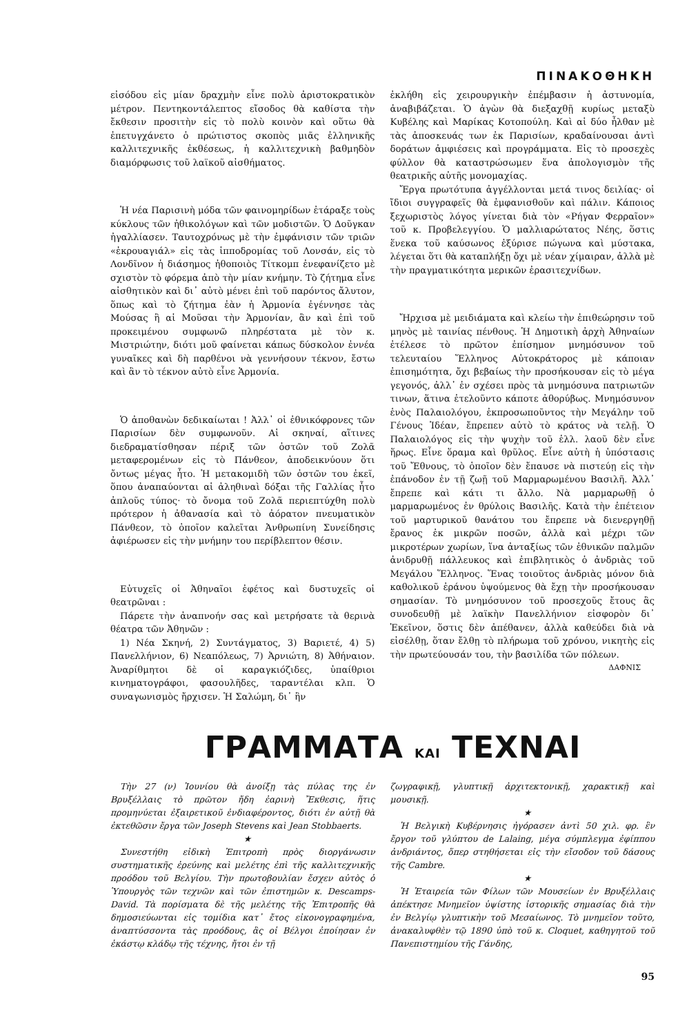ΠΙΝΑΚΟΘΗΚΗ
εἰσόδου εἰς μίαν δραχμὴν εἶνε πολὺ ἀριστοκρατικὸν μέτρον. Πεντηκοντάλεπτος εἴσοδος θὰ καθίστα τὴν ἔκθεσιν προσιτὴν εἰς τὸ πολὺ κοινὸν καὶ οὕτω θὰ ἐπετυγχάνετο ὁ πρώτιστος σκοπὸς μιᾶς ἑλληνικῆς καλλιτεχνικῆς ἐκθέσεως, ἡ καλλιτεχνικὴ βαθμηδὸν διαμόρφωσις τοῦ λαϊκοῦ αἰσθήματος.
Ἡ νέα Παρισινὴ μόδα τῶν φαινομηρίδων ἐτάραξε τοὺς κύκλους τῶν ἠθικολόγων καὶ τῶν μοδιστῶν. Ὁ Δοῦγκαν ἠγαλλίασεν. Ταυτοχρόνως μὲ τὴν ἐμφάνισιν τῶν τριῶν «ἐκρουαγιάλ» εἰς τὰς ἱπποδρομίας τοῦ Λονσάν, εἰς τὸ Λονδῖνον ἡ διάσημος ἠθοποιὸς Τίτκομπ ἐνεφανίζετο μὲ σχιστὸν τὸ φόρεμα ἀπὸ τὴν μίαν κνήμην. Τὸ ζήτημα εἶνε αἰσθητικὸν καὶ δι᾽ αὐτὸ μένει ἐπὶ τοῦ παρόντος ἄλυτον, ὅπως καὶ τὸ ζήτημα ἐὰν ἡ Ἁρμονία ἐγέννησε τὰς Μούσας ἢ αἱ Μοῦσαι τὴν Ἁρμονίαν, ἂν καὶ ἐπὶ τοῦ προκειμένου συμφωνῶ πληρέστατα μὲ τὸν κ. Μιστριώτην, διότι μοῦ φαίνεται κάπως δύσκολον ἐννέα γυναῖκες καὶ δὴ παρθένοι νὰ γεννήσουν τέκνον, ἔστω καὶ ἂν τὸ τέκνον αὐτὸ εἶνε Ἁρμονία.
Ὁ ἀποθανὼν δεδικαίωται ! Ἀλλ᾽ οἱ ἐθνικόφρονες τῶν Παρισίων δὲν συμφωνοῦν. Αἱ σκηναί, αἵτινες διεδραματίσθησαν πέριξ τῶν ὀστῶν τοῦ Ζολᾶ μεταφερομένων εἰς τὸ Πάνθεον, ἀποδεικνύουν ὅτι ὄντως μέγας ἦτο. Ἡ μετακομιδὴ τῶν ὀστῶν του ἐκεῖ, ὅπου ἀναπαύονται αἱ ἀληθιναὶ δόξαι τῆς Γαλλίας ἦτο ἁπλοῦς τύπος· τὸ ὄνομα τοῦ Ζολᾶ περιεπτύχθη πολὺ πρότερον ἡ ἀθανασία καὶ τὸ ἀόρατον πνευματικὸν Πάνθεον, τὸ ὁποῖον καλεῖται Ἀνθρωπίνη Συνείδησις ἀφιέρωσεν εἰς τὴν μνήμην του περίβλεπτον θέσιν.
Εὐτυχεῖς οἱ Ἀθηναῖοι ἐφέτος καὶ δυστυχεῖς οἱ θεατρῶναι :
Πάρετε τὴν ἀναπνοήν σας καὶ μετρήσατε τὰ θερινὰ θέατρα τῶν Ἀθηνῶν :
1) Νέα Σκηνή, 2) Συντάγματος, 3) Βαριετέ, 4) 5) Πανελλήνιον, 6) Νεαπόλεως, 7) Ἀρνιώτη, 8) Ἀθήναιον. Ἀναρίθμητοι δὲ οἱ καραγκιόζιδες, ὑπαίθριοι κινηματογράφοι, φασουλῆδες, ταραντέλαι κλπ. Ὁ συναγωνισμὸς ἤρχισεν. Ἡ Σαλώμη, δι᾽ ἣν
ἐκλήθη εἰς χειρουργικὴν ἐπέμβασιν ἡ ἀστυνομία, ἀναβιβάζεται. Ὁ ἀγὼν θὰ διεξαχθῇ κυρίως μεταξὺ Κυβέλης καὶ Μαρίκας Κοτοπούλη. Καὶ αἱ δύο ἦλθαν μὲ τὰς ἀποσκευάς των ἐκ Παρισίων, κραδαίνουσαι ἀντὶ δοράτων ἀμφιέσεις καὶ προγράμματα. Εἰς τὸ προσεχὲς φύλλον θὰ καταστρώσωμεν ἕνα ἀπολογισμὸν τῆς θεατρικῆς αὐτῆς μονομαχίας.
Ἔργα πρωτότυπα ἀγγέλλονται μετά τινος δειλίας· οἱ ἴδιοι συγγραφεῖς θὰ ἐμφανισθοῦν καὶ πάλιν. Κάποιος ξεχωριστὸς λόγος γίνεται διὰ τὸν «Ρήγαν Φερραῖον» τοῦ κ. Προβελεγγίου. Ὁ μαλλιαρώτατος Νέης, ὅστις ἕνεκα τοῦ καύσωνος ἐξύρισε πώγωνα καὶ μύστακα, λέγεται ὅτι θὰ καταπλήξῃ ὄχι μὲ νέαν χίμαιραν, ἀλλὰ μὲ τὴν πραγματικότητα μερικῶν ἐρασιτεχνίδων.
Ἤρχισα μὲ μειδιάματα καὶ κλείω τὴν ἐπιθεώρησιν τοῦ μηνὸς μὲ ταινίας πένθους. Ἡ Δημοτικὴ ἀρχὴ Ἀθηναίων ἐτέλεσε τὸ πρῶτον ἐπίσημον μνημόσυνον τοῦ τελευταίου Ἕλληνος Αὐτοκράτορος μὲ κάποιαν ἐπισημότητα, ὄχι βεβαίως τὴν προσήκουσαν εἰς τὸ μέγα γεγονός, ἀλλ᾽ ἐν σχέσει πρὸς τὰ μνημόσυνα πατριωτῶν τινων, ἅτινα ἐτελοῦντο κάποτε ἀθορύβως. Μνημόσυνον ἑνὸς Παλαιολόγου, ἐκπροσωποῦντος τὴν Μεγάλην τοῦ Γένους Ἰδέαν, ἔπρεπεν αὐτὸ τὸ κράτος νὰ τελῇ. Ὁ Παλαιολόγος εἰς τὴν ψυχὴν τοῦ ἑλλ. λαοῦ δὲν εἶνε ἥρως. Εἶνε ὅραμα καὶ θρῦλος. Εἶνε αὐτὴ ἡ ὑπόστασις τοῦ Ἔθνους, τὸ ὁποῖον δὲν ἔπαυσε νὰ πιστεύῃ εἰς τὴν ἐπάνοδον ἐν τῇ ζωῇ τοῦ Μαρμαρωμένου Βασιλῆ. Ἀλλ᾽ ἔπρεπε καὶ κάτι τι ἄλλο. Νὰ μαρμαρωθῇ ὁ μαρμαρωμένος ἐν θρύλοις Βασιλῆς. Κατὰ τὴν ἐπέτειον τοῦ μαρτυρικοῦ θανάτου του ἔπρεπε νὰ διενεργηθῇ ἔρανος ἐκ μικρῶν ποσῶν, ἀλλὰ καὶ μέχρι τῶν μικροτέρων χωρίων, ἵνα ἀνταξίως τῶν ἐθνικῶν παλμῶν ἀνιδρυθῇ πάλλευκος καὶ ἐπιβλητικὸς ὁ ἀνδριὰς τοῦ Μεγάλου Ἕλληνος. Ἕνας τοιοῦτος ἀνδριὰς μόνον διὰ καθολικοῦ ἐράνου ὑψούμενος θὰ ἔχῃ τὴν προσήκουσαν σημασίαν. Τὸ μνημόσυνον τοῦ προσεχοῦς ἔτους ἂς συνοδευθῇ μὲ λαϊκὴν Πανελλήνιον εἰσφορὸν δι᾽ Ἐκεῖνον, ὅστις δὲν ἀπέθανεν, ἀλλὰ καθεύδει διὰ νὰ εἰσέλθῃ, ὅταν ἔλθῃ τὸ πλήρωμα τοῦ χρόνου, νικητὴς εἰς τὴν πρωτεύουσάν του, τὴν βασιλίδα τῶν πόλεων.
ΔΑΦΝΙΣ
ΓΡΑΜΜΑΤΑ ΚΑΙ ΤΕΧΝΑΙ
Τὴν 27 (ν) Ἰουνίου θὰ ἀνοίξῃ τὰς πύλας της ἐν Βρυξέλλαις τὸ πρῶτον ἤδη ἐαρινὴ Ἔκθεσις, ἥτις προμηνύεται ἐξαιρετικοῦ ἐνδιαφέροντος, διότι ἐν αὐτῇ θὰ ἐκτεθῶσιν ἔργα τῶν Joseph Stevens καὶ Jean Stobbaerts.
★
Συνεστήθη εἰδικὴ Ἐπιτροπὴ πρὸς διοργάνωσιν συστηματικῆς ἐρεύνης καὶ μελέτης ἐπὶ τῆς καλλιτεχνικῆς προόδου τοῦ Βελγίου. Τὴν πρωτοβουλίαν ἔσχεν αὐτὸς ὁ Ὑπουργὸς τῶν τεχνῶν καὶ τῶν ἐπιστημῶν κ. Descamps-David. Τὰ πορίσματα δὲ τῆς μελέτης τῆς Ἐπιτροπῆς θὰ δημοσιεύωνται εἰς τομίδια κατ᾽ ἔτος εἰκονογραφημένα, ἀναπτύσσοντα τὰς προόδους, ἃς οἱ Βέλγοι ἐποίησαν ἐν ἑκάστῳ κλάδῳ τῆς τέχνης, ἤτοι ἐν τῇ
ζωγραφικῇ, γλυπτικῇ ἀρχιτεκτονικῇ, χαρακτικῇ καὶ μουσικῇ.
★
Ἡ Βελγικὴ Κυβέρνησις ἠγόρασεν ἀντὶ 50 χιλ. φρ. ἓν ἔργον τοῦ γλύπτου de Lalaing, μέγα σύμπλεγμα ἐφίππου ἀνδριάντος, ὅπερ στηθήσεται εἰς τὴν εἴσοδον τοῦ δάσους τῆς Cambre.
★
Ἡ Ἑταιρεία τῶν Φίλων τῶν Μουσείων ἐν Βρυξέλλαις ἀπέκτησε Μνημεῖον ὑψίστης ἱστορικῆς σημασίας διὰ τὴν ἐν Βελγίῳ γλυπτικὴν τοῦ Μεσαίωνος. Τὸ μνημεῖον τοῦτο, ἀνακαλυφθὲν τῷ 1890 ὑπὸ τοῦ κ. Cloquet, καθηγητοῦ τοῦ Πανεπιστημίου τῆς Γάνδης,
95